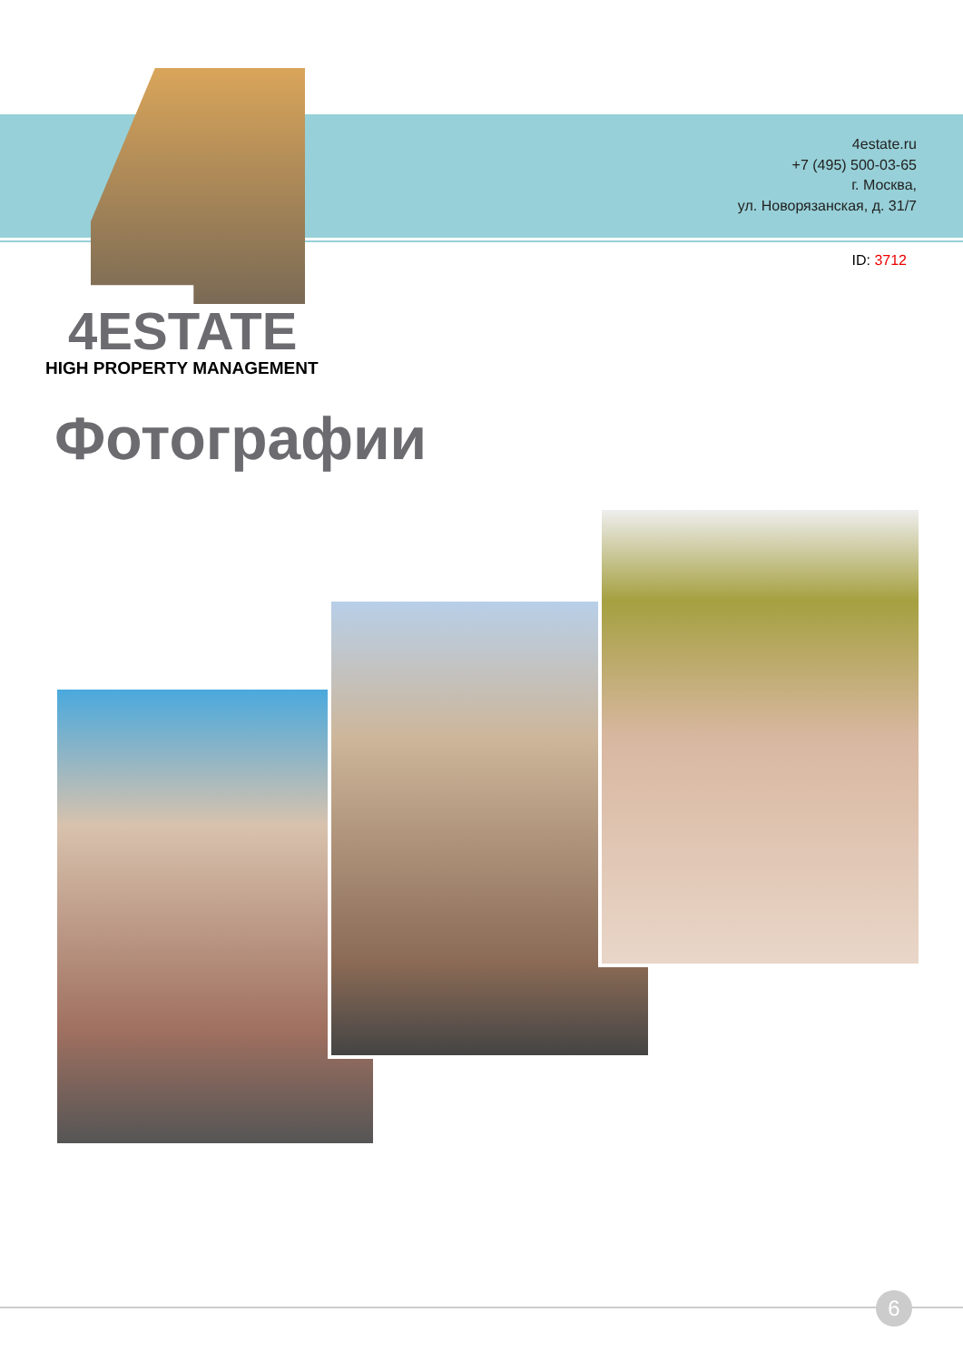4estate.ru
+7 (495) 500-03-65
г. Москва,
ул. Новорязанская, д. 31/7
ID: 3712
4ESTATE
HIGH PROPERTY MANAGEMENT
Фотографии
6